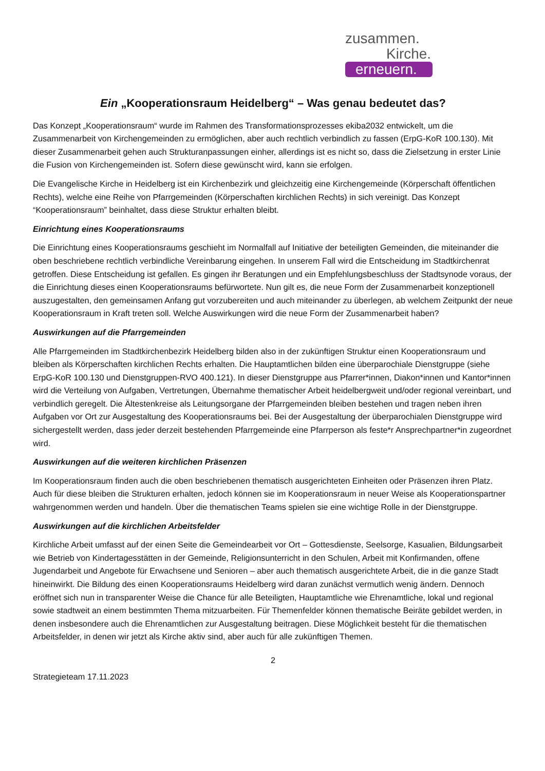zusammen.
Kirche.
erneuern.
Ein „Kooperationsraum Heidelberg“ – Was genau bedeutet das?
Das Konzept „Kooperationsraum“ wurde im Rahmen des Transformationsprozesses ekiba2032 entwickelt, um die Zusammenarbeit von Kirchengemeinden zu ermöglichen, aber auch rechtlich verbindlich zu fassen (ErpG-KoR 100.130). Mit dieser Zusammenarbeit gehen auch Strukturanpassungen einher, allerdings ist es nicht so, dass die Zielsetzung in erster Linie die Fusion von Kirchengemeinden ist. Sofern diese gewünscht wird, kann sie erfolgen.
Die Evangelische Kirche in Heidelberg ist ein Kirchenbezirk und gleichzeitig eine Kirchengemeinde (Körperschaft öffentlichen Rechts), welche eine Reihe von Pfarrgemeinden (Körperschaften kirchlichen Rechts) in sich vereinigt. Das Konzept “Kooperationsraum” beinhaltet, dass diese Struktur erhalten bleibt.
Einrichtung eines Kooperationsraums
Die Einrichtung eines Kooperationsraums geschieht im Normalfall auf Initiative der beteiligten Gemeinden, die miteinander die oben beschriebene rechtlich verbindliche Vereinbarung eingehen. In unserem Fall wird die Entscheidung im Stadtkirchenrat getroffen. Diese Entscheidung ist gefallen. Es gingen ihr Beratungen und ein Empfehlungsbeschluss der Stadtsynode voraus, der die Einrichtung dieses einen Kooperationsraums befürwortete. Nun gilt es, die neue Form der Zusammenarbeit konzeptionell auszugestalten, den gemeinsamen Anfang gut vorzubereiten und auch miteinander zu überlegen, ab welchem Zeitpunkt der neue Kooperationsraum in Kraft treten soll. Welche Auswirkungen wird die neue Form der Zusammenarbeit haben?
Auswirkungen auf die Pfarrgemeinden
Alle Pfarrgemeinden im Stadtkirchenbezirk Heidelberg bilden also in der zukünftigen Struktur einen Kooperationsraum und bleiben als Körperschaften kirchlichen Rechts erhalten. Die Hauptamtlichen bilden eine überparochiale Dienstgruppe (siehe ErpG-KoR 100.130 und Dienstgruppen-RVO 400.121). In dieser Dienstgruppe aus Pfarrer*innen, Diakon*innen und Kantor*innen wird die Verteilung von Aufgaben, Vertretungen, Übernahme thematischer Arbeit heidelbergweit und/oder regional vereinbart, und verbindlich geregelt. Die Ältestenkreise als Leitungsorgane der Pfarrgemeinden bleiben bestehen und tragen neben ihren Aufgaben vor Ort zur Ausgestaltung des Kooperationsraums bei. Bei der Ausgestaltung der überparochialen Dienstgruppe wird sichergestellt werden, dass jeder derzeit bestehenden Pfarrgemeinde eine Pfarrperson als feste*r Ansprechpartner*in zugeordnet wird.
Auswirkungen auf die weiteren kirchlichen Präsenzen
Im Kooperationsraum finden auch die oben beschriebenen thematisch ausgerichteten Einheiten oder Präsenzen ihren Platz. Auch für diese bleiben die Strukturen erhalten, jedoch können sie im Kooperationsraum in neuer Weise als Kooperationspartner wahrgenommen werden und handeln. Über die thematischen Teams spielen sie eine wichtige Rolle in der Dienstgruppe.
Auswirkungen auf die kirchlichen Arbeitsfelder
Kirchliche Arbeit umfasst auf der einen Seite die Gemeindearbeit vor Ort – Gottesdienste, Seelsorge, Kasualien, Bildungsarbeit wie Betrieb von Kindertagesstätten in der Gemeinde, Religionsunterricht in den Schulen, Arbeit mit Konfirmanden, offene Jugendarbeit und Angebote für Erwachsene und Senioren – aber auch thematisch ausgerichtete Arbeit, die in die ganze Stadt hineinwirkt. Die Bildung des einen Kooperationsraums Heidelberg wird daran zunächst vermutlich wenig ändern. Dennoch eröffnet sich nun in transparenter Weise die Chance für alle Beteiligten, Hauptamtliche wie Ehrenamtliche, lokal und regional sowie stadtweit an einem bestimmten Thema mitzuarbeiten. Für Themenfelder können thematische Beiräte gebildet werden, in denen insbesondere auch die Ehrenamtlichen zur Ausgestaltung beitragen. Diese Möglichkeit besteht für die thematischen Arbeitsfelder, in denen wir jetzt als Kirche aktiv sind, aber auch für alle zukünftigen Themen.
2
Strategieteam 17.11.2023